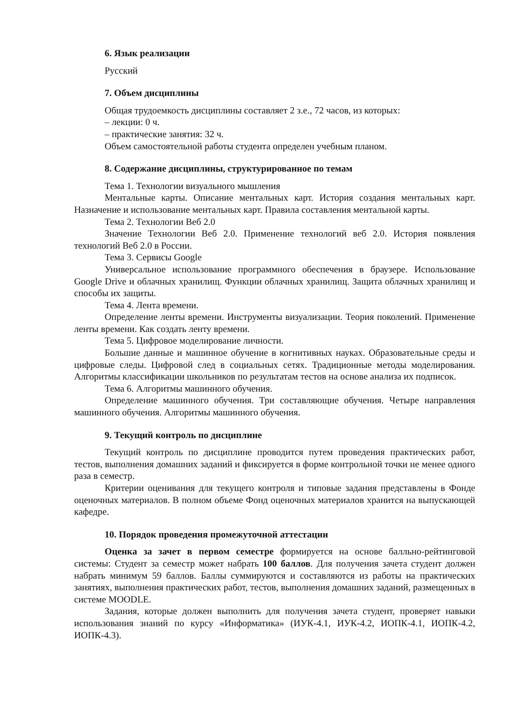6. Язык реализации
Русский
7. Объем дисциплины
Общая трудоемкость дисциплины составляет 2 з.е., 72 часов, из которых:
– лекции: 0 ч.
– практические занятия: 32 ч.
Объем самостоятельной работы студента определен учебным планом.
8. Содержание дисциплины, структурированное по темам
Тема 1. Технологии визуального мышления
Ментальные карты. Описание ментальных карт. История создания ментальных карт. Назначение и использование ментальных карт. Правила составления ментальной карты.
Тема 2. Технологии Веб 2.0
Значение Технологии Веб 2.0. Применение технологий веб 2.0. История появления технологий Веб 2.0 в России.
Тема 3. Сервисы Google
Универсальное использование программного обеспечения в браузере. Использование Google Drive и облачных хранилищ. Функции облачных хранилищ. Защита облачных хранилищ и способы их защиты.
Тема 4. Лента времени.
Определение ленты времени. Инструменты визуализации. Теория поколений. Применение ленты времени. Как создать ленту времени.
Тема 5. Цифровое моделирование личности.
Большие данные и машинное обучение в когнитивных науках. Образовательные среды и цифровые следы. Цифровой след в социальных сетях. Традиционные методы моделирования. Алгоритмы классификации школьников по результатам тестов на основе анализа их подписок.
Тема 6. Алгоритмы машинного обучения.
Определение машинного обучения. Три составляющие обучения. Четыре направления машинного обучения. Алгоритмы машинного обучения.
9. Текущий контроль по дисциплине
Текущий контроль по дисциплине проводится путем проведения практических работ, тестов, выполнения домашних заданий и фиксируется в форме контрольной точки не менее одного раза в семестр.
Критерии оценивания для текущего контроля и типовые задания представлены в Фонде оценочных материалов. В полном объеме Фонд оценочных материалов хранится на выпускающей кафедре.
10. Порядок проведения промежуточной аттестации
Оценка за зачет в первом семестре формируется на основе балльно-рейтинговой системы: Студент за семестр может набрать 100 баллов. Для получения зачета студент должен набрать минимум 59 баллов. Баллы суммируются и составляются из работы на практических занятиях, выполнения практических работ, тестов, выполнения домашних заданий, размещенных в системе MOODLE.
Задания, которые должен выполнить для получения зачета студент, проверяет навыки использования знаний по курсу «Информатика» (ИУК-4.1, ИУК-4.2, ИОПК-4.1, ИОПК-4.2, ИОПК-4.3).